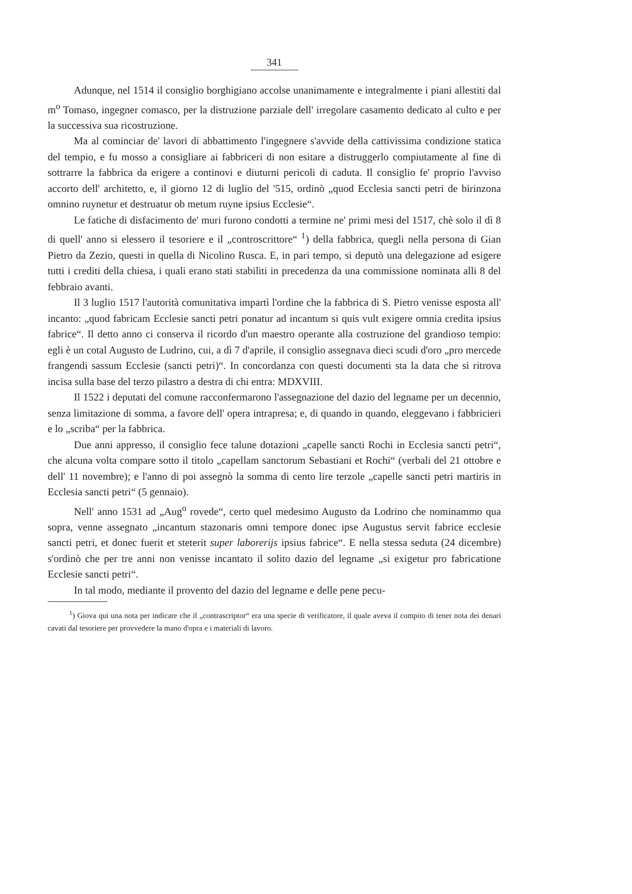341
Adunque, nel 1514 il consiglio borghigiano accolse unanimamente e integralmente i piani allestiti dal m<sup>o</sup> Tomaso, ingegner comasco, per la distruzione parziale dell' irregolare casamento dedicato al culto e per la successiva sua ricostruzione.
Ma al cominciar de' lavori di abbattimento l'ingegnere s'avvide della cattivissima condizione statica del tempio, e fu mosso a consigliare ai fabbriceri di non esitare a distruggerlo compiutamente al fine di sottrarre la fabbrica da erigere a continovi e diuturni pericoli di caduta. Il consiglio fe' proprio l'avviso accorto dell' architetto, e, il giorno 12 di luglio del '515, ordinò „quod Ecclesia sancti petri de birinzona omnino ruynetur et destruatur ob metum ruyne ipsius Ecclesie“.
Le fatiche di disfacimento de' muri furono condotti a termine ne' primi mesi del 1517, chè solo il dì 8 di quell' anno si elessero il tesoriere e il „controscrittore“ <sup>1</sup>) della fabbrica, quegli nella persona di Gian Pietro da Zezio, questi in quella di Nicolino Rusca. E, in pari tempo, si deputò una delegazione ad esigere tutti i crediti della chiesa, i quali erano stati stabiliti in precedenza da una commissione nominata alli 8 del febbraio avanti.
Il 3 luglio 1517 l'autorità comunitativa impartì l'ordine che la fabbrica di S. Pietro venisse esposta all' incanto: „quod fabricam Ecclesie sancti petri ponatur ad incantum si quis vult exigere omnia credita ipsius fabrice“. Il detto anno ci conserva il ricordo d'un maestro operante alla costruzione del grandioso tempio: egli è un cotal Augusto de Ludrino, cui, a dì 7 d'aprile, il consiglio assegnava dieci scudi d'oro „pro mercede frangendi sassum Ecclesie (sancti petri)“. In concordanza con questi documenti sta la data che si ritrova incisa sulla base del terzo pilastro a destra di chi entra: MDXVIII.
Il 1522 i deputati del comune racconfermarono l'assegnazione del dazio del legname per un decennio, senza limitazione di somma, a favore dell' opera intrapresa; e, di quando in quando, eleggevano i fabbricieri e lo „scriba“ per la fabbrica.
Due anni appresso, il consiglio fece talune dotazioni „capelle sancti Rochi in Ecclesia sancti petri“, che alcuna volta compare sotto il titolo „capellam sanctorum Sebastiani et Rochi“ (verbali del 21 ottobre e dell' 11 novembre); e l'anno di poi assegnò la somma di cento lire terzole „capelle sancti petri martiris in Ecclesia sancti petri“ (5 gennaio).
Nell' anno 1531 ad „Aug<sup>o</sup> rovede“, certo quel medesimo Augusto da Lodrino che nominammo qua sopra, venne assegnato „incantum stazonaris omni tempore donec ipse Augustus servit fabrice ecclesie sancti petri, et donec fuerit et steterit super laborerijs ipsius fabrice“. E nella stessa seduta (24 dicembre) s'ordinò che per tre anni non venisse incantato il solito dazio del legname „si exigetur pro fabricatione Ecclesie sancti petri“.
In tal modo, mediante il provento del dazio del legname e delle pene pecu-
<sup>1</sup>) Giova qui una nota per indicare che il „contrascriptor“ era una specie di verificatore, il quale aveva il compito di tener nota dei denari cavati dal tesoriere per provvedere la mano d'opra e i materiali di lavoro.